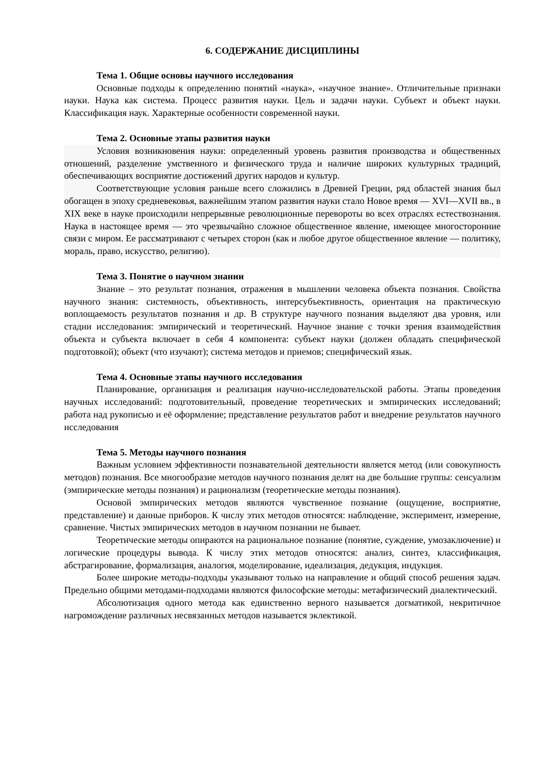6. СОДЕРЖАНИЕ ДИСЦИПЛИНЫ
Тема 1. Общие основы научного исследования
Основные подходы к определению понятий «наука», «научное знание». Отличительные признаки науки. Наука как система. Процесс развития науки. Цель и задачи науки. Субъект и объект науки. Классификация наук. Характерные особенности современной науки.
Тема 2. Основные этапы развития науки
Условия возникновения науки: определенный уровень развития производства и общественных отношений, разделение умственного и физического труда и наличие широких культурных традиций, обеспечивающих восприятие достижений других народов и культур.
Соответствующие условия раньше всего сложились в Древней Греции, ряд областей знания был обогащен в эпоху средневековья, важнейшим этапом развития науки стало Новое время — XVI—XVII вв., в XIX веке в науке происходили непрерывные революционные перевороты во всех отраслях естествознания. Наука в настоящее время — это чрезвычайно сложное общественное явление, имеющее многосторонние связи с миром. Ее рассматривают с четырех сторон (как и любое другое общественное явление — политику, мораль, право, искусство, религию).
Тема 3. Понятие о научном знании
Знание – это результат познания, отражения в мышлении человека объекта познания. Свойства научного знания: системность, объективность, интерсубъективность, ориентация на практическую воплощаемость результатов познания и др. В структуре научного познания выделяют два уровня, или стадии исследования: эмпирический и теоретический. Научное знание с точки зрения взаимодействия объекта и субъекта включает в себя 4 компонента: субъект науки (должен обладать специфической подготовкой); объект (что изучают); система методов и приемов; специфический язык.
Тема 4. Основные этапы научного исследования
Планирование, организация и реализация научно-исследовательской работы. Этапы проведения научных исследований: подготовительный, проведение теоретических и эмпирических исследований; работа над рукописью и её оформление; представление результатов работ и внедрение результатов научного исследования
Тема 5. Методы научного познания
Важным условием эффективности познавательной деятельности является метод (или совокупность методов) познания. Все многообразие методов научного познания делят на две большие группы: сенсуализм (эмпирические методы познания) и рационализм (теоретические методы познания).
Основой эмпирических методов являются чувственное познание (ощущение, восприятие, представление) и данные приборов. К числу этих методов относятся: наблюдение, эксперимент, измерение, сравнение. Чистых эмпирических методов в научном познании не бывает.
Теоретические методы опираются на рациональное познание (понятие, суждение, умозаключение) и логические процедуры вывода. К числу этих методов относятся: анализ, синтез, классификация, абстрагирование, формализация, аналогия, моделирование, идеализация, дедукция, индукция.
Более широкие методы-подходы указывают только на направление и общий способ решения задач. Предельно общими методами-подходами являются философские методы: метафизический диалектический.
Абсолютизация одного метода как единственно верного называется догматикой, некритичное нагромождение различных несвязанных методов называется эклектикой.